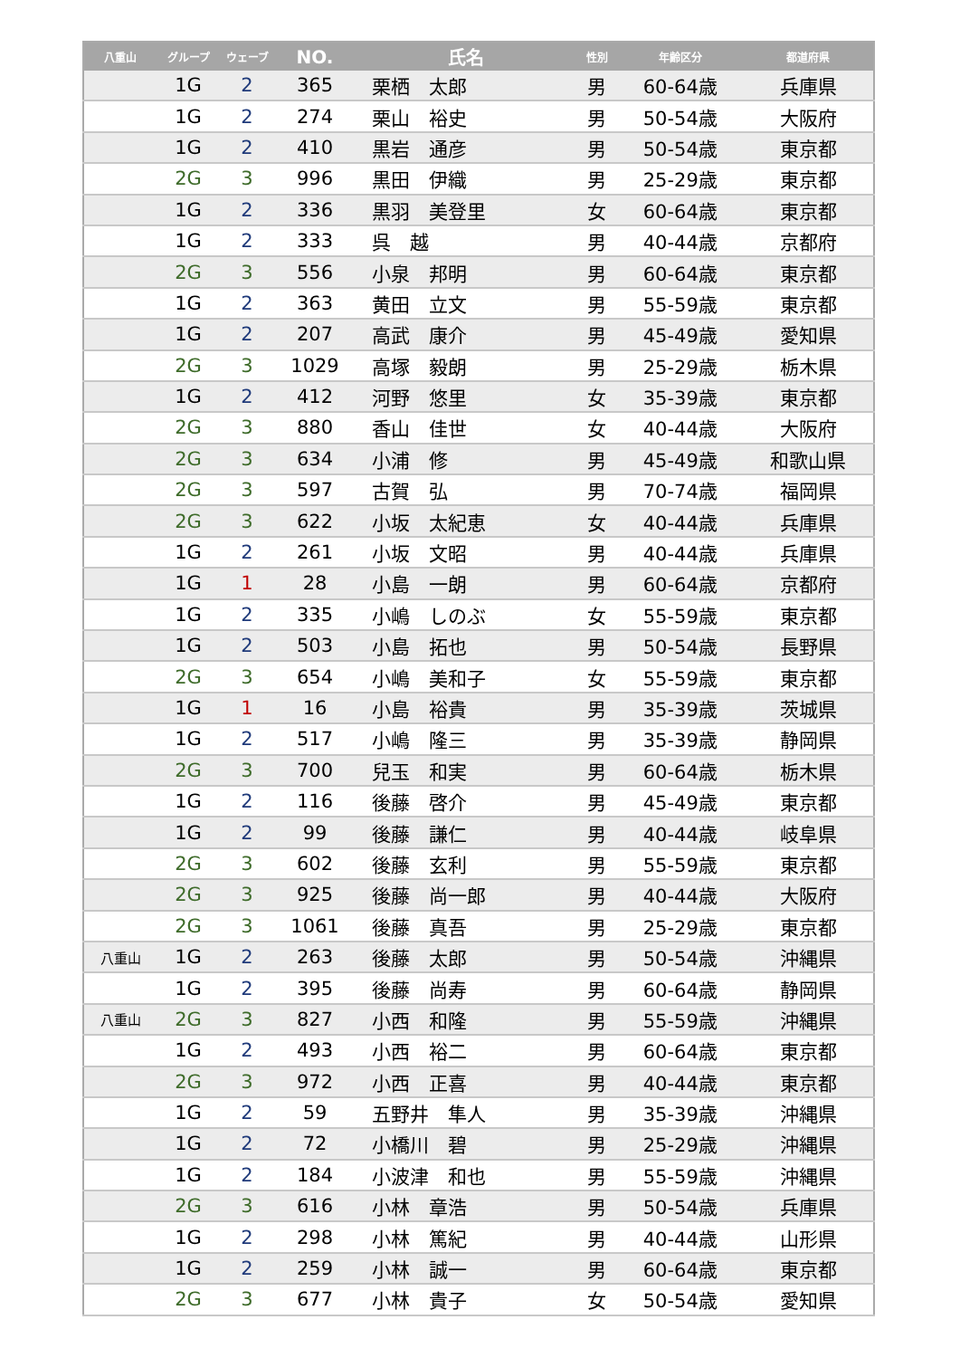| 八重山 | グループ | ウェーブ | NO. | 氏名 | 性別 | 年齢区分 | 都道府県 |
| --- | --- | --- | --- | --- | --- | --- | --- |
| | 1G | 2 | 365 | 栗栖 太郎 | 男 | 60-64歳 | 兵庫県 |
| | 1G | 2 | 274 | 栗山 裕史 | 男 | 50-54歳 | 大阪府 |
| | 1G | 2 | 410 | 黒岩 通彦 | 男 | 50-54歳 | 東京都 |
| | 2G | 3 | 996 | 黒田 伊織 | 男 | 25-29歳 | 東京都 |
| | 1G | 2 | 336 | 黒羽 美登里 | 女 | 60-64歳 | 東京都 |
| | 1G | 2 | 333 | 呉 越 | 男 | 40-44歳 | 京都府 |
| | 2G | 3 | 556 | 小泉 邦明 | 男 | 60-64歳 | 東京都 |
| | 1G | 2 | 363 | 黄田 立文 | 男 | 55-59歳 | 東京都 |
| | 1G | 2 | 207 | 高武 康介 | 男 | 45-49歳 | 愛知県 |
| | 2G | 3 | 1029 | 高塚 毅朗 | 男 | 25-29歳 | 栃木県 |
| | 1G | 2 | 412 | 河野 悠里 | 女 | 35-39歳 | 東京都 |
| | 2G | 3 | 880 | 香山 佳世 | 女 | 40-44歳 | 大阪府 |
| | 2G | 3 | 634 | 小浦 修 | 男 | 45-49歳 | 和歌山県 |
| | 2G | 3 | 597 | 古賀 弘 | 男 | 70-74歳 | 福岡県 |
| | 2G | 3 | 622 | 小坂 太紀恵 | 女 | 40-44歳 | 兵庫県 |
| | 1G | 2 | 261 | 小坂 文昭 | 男 | 40-44歳 | 兵庫県 |
| | 1G | 1 | 28 | 小島 一朗 | 男 | 60-64歳 | 京都府 |
| | 1G | 2 | 335 | 小嶋 しのぶ | 女 | 55-59歳 | 東京都 |
| | 1G | 2 | 503 | 小島 拓也 | 男 | 50-54歳 | 長野県 |
| | 2G | 3 | 654 | 小嶋 美和子 | 女 | 55-59歳 | 東京都 |
| | 1G | 1 | 16 | 小島 裕貴 | 男 | 35-39歳 | 茨城県 |
| | 1G | 2 | 517 | 小嶋 隆三 | 男 | 35-39歳 | 静岡県 |
| | 2G | 3 | 700 | 兒玉 和実 | 男 | 60-64歳 | 栃木県 |
| | 1G | 2 | 116 | 後藤 啓介 | 男 | 45-49歳 | 東京都 |
| | 1G | 2 | 99 | 後藤 謙仁 | 男 | 40-44歳 | 岐阜県 |
| | 2G | 3 | 602 | 後藤 玄利 | 男 | 55-59歳 | 東京都 |
| | 2G | 3 | 925 | 後藤 尚一郎 | 男 | 40-44歳 | 大阪府 |
| | 2G | 3 | 1061 | 後藤 真吾 | 男 | 25-29歳 | 東京都 |
| 八重山 | 1G | 2 | 263 | 後藤 太郎 | 男 | 50-54歳 | 沖縄県 |
| | 1G | 2 | 395 | 後藤 尚寿 | 男 | 60-64歳 | 静岡県 |
| 八重山 | 2G | 3 | 827 | 小西 和隆 | 男 | 55-59歳 | 沖縄県 |
| | 1G | 2 | 493 | 小西 裕二 | 男 | 60-64歳 | 東京都 |
| | 2G | 3 | 972 | 小西 正喜 | 男 | 40-44歳 | 東京都 |
| | 1G | 2 | 59 | 五野井 隼人 | 男 | 35-39歳 | 沖縄県 |
| | 1G | 2 | 72 | 小橋川 碧 | 男 | 25-29歳 | 沖縄県 |
| | 1G | 2 | 184 | 小波津 和也 | 男 | 55-59歳 | 沖縄県 |
| | 2G | 3 | 616 | 小林 章浩 | 男 | 50-54歳 | 兵庫県 |
| | 1G | 2 | 298 | 小林 篤紀 | 男 | 40-44歳 | 山形県 |
| | 1G | 2 | 259 | 小林 誠一 | 男 | 60-64歳 | 東京都 |
| | 2G | 3 | 677 | 小林 貴子 | 女 | 50-54歳 | 愛知県 |